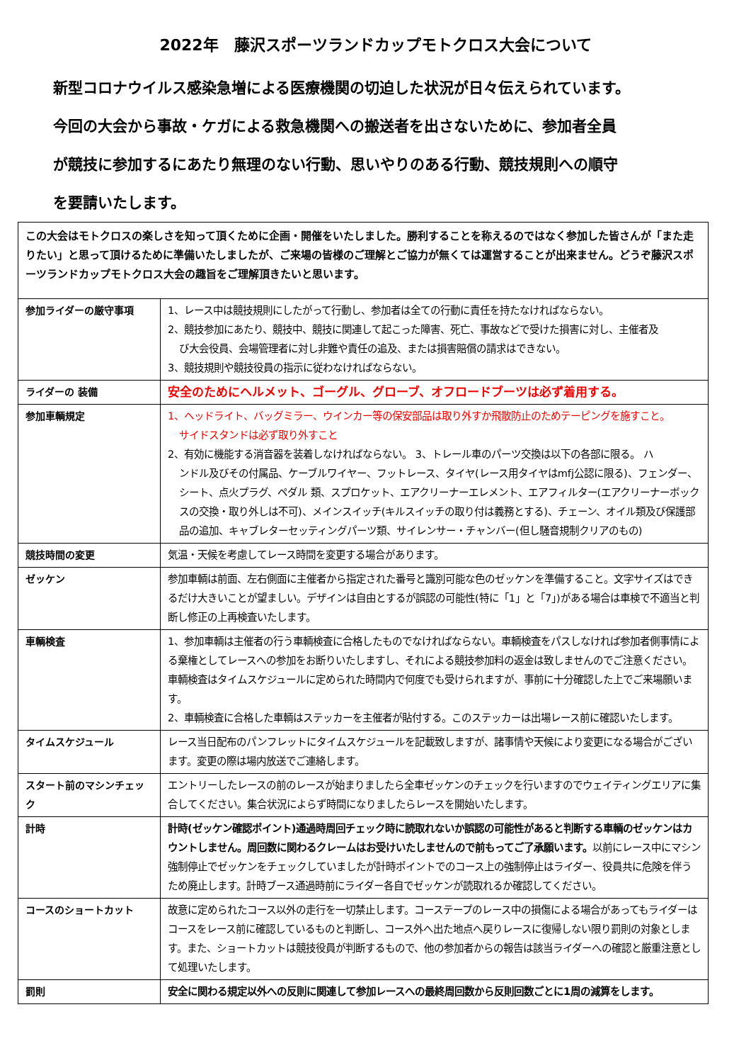2022年　藤沢スポーツランドカップモトクロス大会について
新型コロナウイルス感染急増による医療機関の切迫した状況が日々伝えられています。
今回の大会から事故・ケガによる救急機関への搬送者を出さないために、参加者全員
が競技に参加するにあたり無理のない行動、思いやりのある行動、競技規則への順守
を要請いたします。
| この大会はモトクロスの楽しさを知って頂くために企画・開催をいたしました。勝利することを称えるのではなく参加した皆さんが「また走りたい」と思って頂けるために準備いたしましたが、ご来場の皆様のご理解とご協力が無くては運営することが出来ません。どうぞ藤沢スポーツランドカップモトクロス大会の趣旨をご理解頂きたいと思います。 | |
| 参加ライダーの厳守事項 | 1、レース中は競技規則にしたがって行動し、参加者は全ての行動に責任を持たなければならない。 2、競技参加にあたり、競技中、競技に関連して起こった障害、死亡、事故などで受けた損害に対し、主催者及 び大会役員、会場管理者に対し非難や責任の追及、または損害賠償の請求はできない。 3、競技規則や競技役員の指示に従わなければならない。 |
| ライダーの 装備 | 安全のためにヘルメット、ゴーグル、グローブ、オフロードブーツは必ず着用する。 |
| 参加車輌規定 | 1、ヘッドライト、バッグミラー、ウインカー等の保安部品は取り外すか飛散防止のためテーピングを施すこと。 サイドスタンドは必ず取り外すこと 2、有効に機能する消音器を装着しなければならない。 3、トレール車のパーツ交換は以下の各部に限る。 ハ ンドル及びその付属品、ケーブルワイヤー、フットレース、タイヤ(レース用タイヤはmfj公認に限る)、フェンダー、シート、点火プラグ、ペダル 類、スプロケット、エアクリーナーエレメント、エアフィルター(エアクリーナーボックスの交換・取り外しは不可)、メインスイッチ(キルスイッチの取り付は義務とする)、チェーン、オイル類及び保護部品の追加、キャブレターセッティングパーツ類、サイレンサー・チャンバー(但し騒音規制クリアのもの) |
| 競技時間の変更 | 気温・天候を考慮してレース時間を変更する場合があります。 |
| ゼッケン | 参加車輌は前面、左右側面に主催者から指定された番号と識別可能な色のゼッケンを準備すること。文字サイズはできるだけ大きいことが望ましい。デザインは自由とするが誤認の可能性(特に「1」と「7」)がある場合は車検で不適当と判断し修正の上再検査いたします。 |
| 車輌検査 | 1、参加車輌は主催者の行う車輌検査に合格したものでなければならない。車輌検査をパスしなければ参加者側事情による棄権としてレースへの参加をお断りいたしますし、それによる競技参加料の返金は致しませんのでご注意ください。車輌検査はタイムスケジュールに定められた時間内で何度でも受けられますが、事前に十分確認した上でご来場願います。 2、車輌検査に合格した車輌はステッカーを主催者が貼付する。このステッカーは出場レース前に確認いたします。 |
| タイムスケジュール | レース当日配布のパンフレットにタイムスケジュールを記載致しますが、諸事情や天候により変更になる場合がございます。変更の際は場内放送でご連絡します。 |
| スタート前のマシンチェック | エントリーしたレースの前のレースが始まりましたら全車ゼッケンのチェックを行いますのでウェイティングエリアに集合してください。集合状況によらず時間になりましたらレースを開始いたします。 |
| 計時 | 計時(ゼッケン確認ポイント)通過時周回チェック時に読取れないか誤認の可能性があると判断する車輌のゼッケンはカウントしません。周回数に関わるクレームはお受けいたしませんので前もってご了承願います。 以前にレース中にマシン強制停止でゼッケンをチェックしていましたが計時ポイントでのコース上の強制停止はライダー、役員共に危険を伴うため廃止します。計時ブース通過時前にライダー各自でゼッケンが読取れるか確認してください。 |
| コースのショートカット | 故意に定められたコース以外の走行を一切禁止します。コーステープのレース中の損傷による場合があってもライダーはコースをレース前に確認しているものと判断し、コース外へ出た地点へ戻りレースに復帰しない限り罰則の対象とします。また、ショートカットは競技役員が判断するもので、他の参加者からの報告は該当ライダーへの確認と厳重注意として処理いたします。 |
| 罰則 | 安全に関わる規定以外への反則に関連して参加レースへの最終周回数から反則回数ごとに1周の減算をします。 |